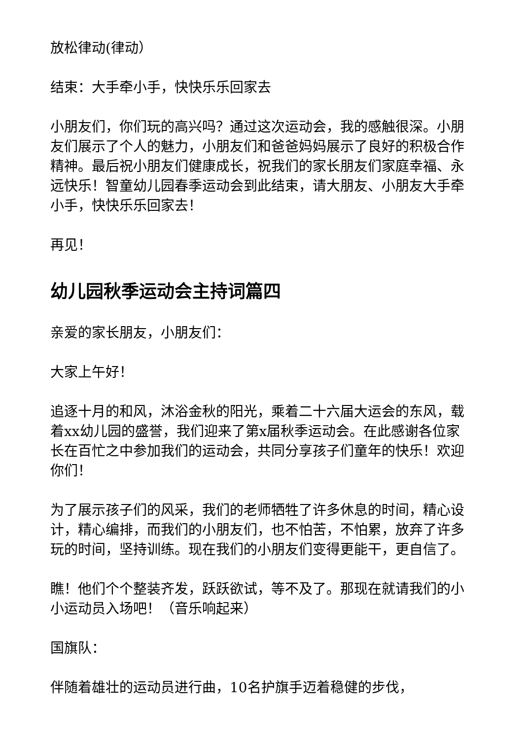放松律动(律动）
结束：大手牵小手，快快乐乐回家去
小朋友们，你们玩的高兴吗？通过这次运动会，我的感触很深。小朋友们展示了个人的魅力，小朋友们和爸爸妈妈展示了良好的积极合作精神。最后祝小朋友们健康成长，祝我们的家长朋友们家庭幸福、永远快乐！智童幼儿园春季运动会到此结束，请大朋友、小朋友大手牵小手，快快乐乐回家去！
再见！
幼儿园秋季运动会主持词篇四
亲爱的家长朋友，小朋友们：
大家上午好！
追逐十月的和风，沐浴金秋的阳光，乘着二十六届大运会的东风，载着xx幼儿园的盛誉，我们迎来了第x届秋季运动会。在此感谢各位家长在百忙之中参加我们的运动会，共同分享孩子们童年的快乐！欢迎你们！
为了展示孩子们的风采，我们的老师牺牲了许多休息的时间，精心设计，精心编排，而我们的小朋友们，也不怕苦，不怕累，放弃了许多玩的时间，坚持训练。现在我们的小朋友们变得更能干，更自信了。
瞧！他们个个整装齐发，跃跃欲试，等不及了。那现在就请我们的小小运动员入场吧！（音乐响起来）
国旗队：
伴随着雄壮的运动员进行曲，10名护旗手迈着稳健的步伐，